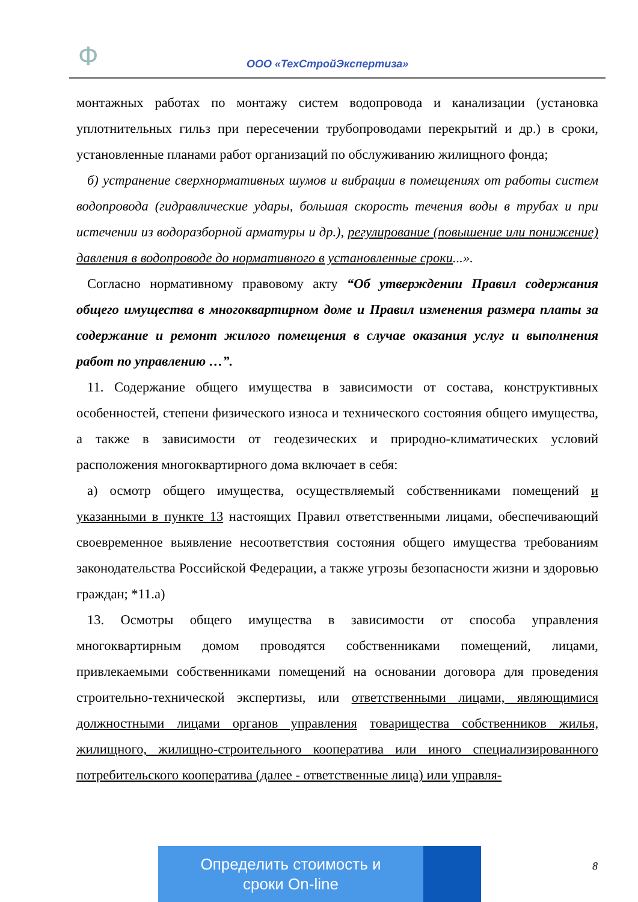Ф ООО «ТехСтройЭкспертиза»
монтажных работах по монтажу систем водопровода и канализации (установка уплотнительных гильз при пересечении трубопроводами перекрытий и др.) в сроки, установленные планами работ организаций по обслуживанию жилищного фонда;
б) устранение сверхнормативных шумов и вибрации в помещениях от работы систем водопровода (гидравлические удары, большая скорость течения воды в трубах и при истечении из водоразборной арматуры и др.), регулирование (повышение или понижение) давления в водопроводе до нормативного в установленные сроки...».
Согласно нормативному правовому акту “Об утверждении Правил содержания общего имущества в многоквартирном доме и Правил изменения размера платы за содержание и ремонт жилого помещения в случае оказания услуг и выполнения работ по управлению …”.
11. Содержание общего имущества в зависимости от состава, конструктивных особенностей, степени физического износа и технического состояния общего имущества, а также в зависимости от геодезических и природно-климатических условий расположения многоквартирного дома включает в себя:
а) осмотр общего имущества, осуществляемый собственниками помещений и указанными в пункте 13 настоящих Правил ответственными лицами, обеспечивающий своевременное выявление несоответствия состояния общего имущества требованиям законодательства Российской Федерации, а также угрозы безопасности жизни и здоровью граждан; *11.а)
13. Осмотры общего имущества в зависимости от способа управления многоквартирным домом проводятся собственниками помещений, лицами, привлекаемыми собственниками помещений на основании договора для проведения строительно-технической экспертизы, или ответственными лицами, являющимися должностными лицами органов управления товарищества собственников жилья, жилищного, жилищно-строительного кооператива или иного специализированного потребительского кооператива (далее - ответственные лица) или управля-
Определить стоимость и
сроки On-line
8